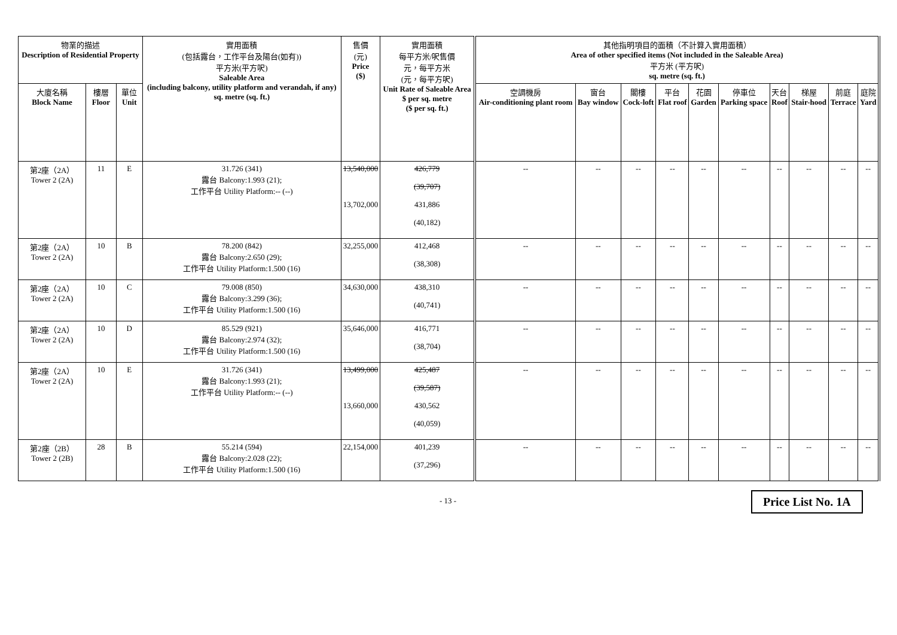| 物業的描述 Description of Residential Property | | | 實用面積 (包括露台，工作平台及陽台(如有)) 平方米(平方呎) Saleable Area (including balcony, utility platform and verandah, if any) sq. metre (sq. ft.) | 售價 (元) Price ($) | 實用面積 每平方米/呎售價 元，每平方米 (元，每平方呎) Unit Rate of Saleable Area $ per sq. metre ($ per sq. ft.) | 其他指明項目的面積（不計算入實用面積） Area of other specified items (Not included in the Saleable Area) 平方米 (平方呎) sq. metre (sq. ft.) | | | | | | | | | |
| --- | --- | --- | --- | --- | --- | --- | --- | --- | --- | --- | --- | --- | --- | --- | --- |
| 大廈名稱 Block Name | 樓層 Floor | 單位 Unit | | | | 空調機房 Air-conditioning plant room | 窗台 Bay window | 閣樓 Cock-loft | 平台 Flat roof | 花園 Garden | 停車位 Parking space | 天台 Roof | 梯屋 Stair-hood | 前庭 Terrace | 庭院 Yard |
| 第2座（2A） Tower 2 (2A) | 11 | E | 31.726 (341) 露台 Balcony:1.993 (21); 工作平台 Utility Platform:-- (--) | 13,540,000 13,702,000 | 426,779 (39,707) 431,886 (40,182) | -- | -- | -- | -- | -- | -- | -- | -- | -- | -- |
| 第2座（2A） Tower 2 (2A) | 10 | B | 78.200 (842) 露台 Balcony:2.650 (29); 工作平台 Utility Platform:1.500 (16) | 32,255,000 | 412,468 (38,308) | -- | -- | -- | -- | -- | -- | -- | -- | -- | -- |
| 第2座（2A） Tower 2 (2A) | 10 | C | 79.008 (850) 露台 Balcony:3.299 (36); 工作平台 Utility Platform:1.500 (16) | 34,630,000 | 438,310 (40,741) | -- | -- | -- | -- | -- | -- | -- | -- | -- | -- |
| 第2座（2A） Tower 2 (2A) | 10 | D | 85.529 (921) 露台 Balcony:2.974 (32); 工作平台 Utility Platform:1.500 (16) | 35,646,000 | 416,771 (38,704) | -- | -- | -- | -- | -- | -- | -- | -- | -- | -- |
| 第2座（2A） Tower 2 (2A) | 10 | E | 31.726 (341) 露台 Balcony:1.993 (21); 工作平台 Utility Platform:-- (--) | 13,499,000 13,660,000 | 425,487 (39,587) 430,562 (40,059) | -- | -- | -- | -- | -- | -- | -- | -- | -- | -- |
| 第2座（2B） Tower 2 (2B) | 28 | B | 55.214 (594) 露台 Balcony:2.028 (22); 工作平台 Utility Platform:1.500 (16) | 22,154,000 | 401,239 (37,296) | -- | -- | -- | -- | -- | -- | -- | -- | -- | -- |
- 13 - Price List No. 1A